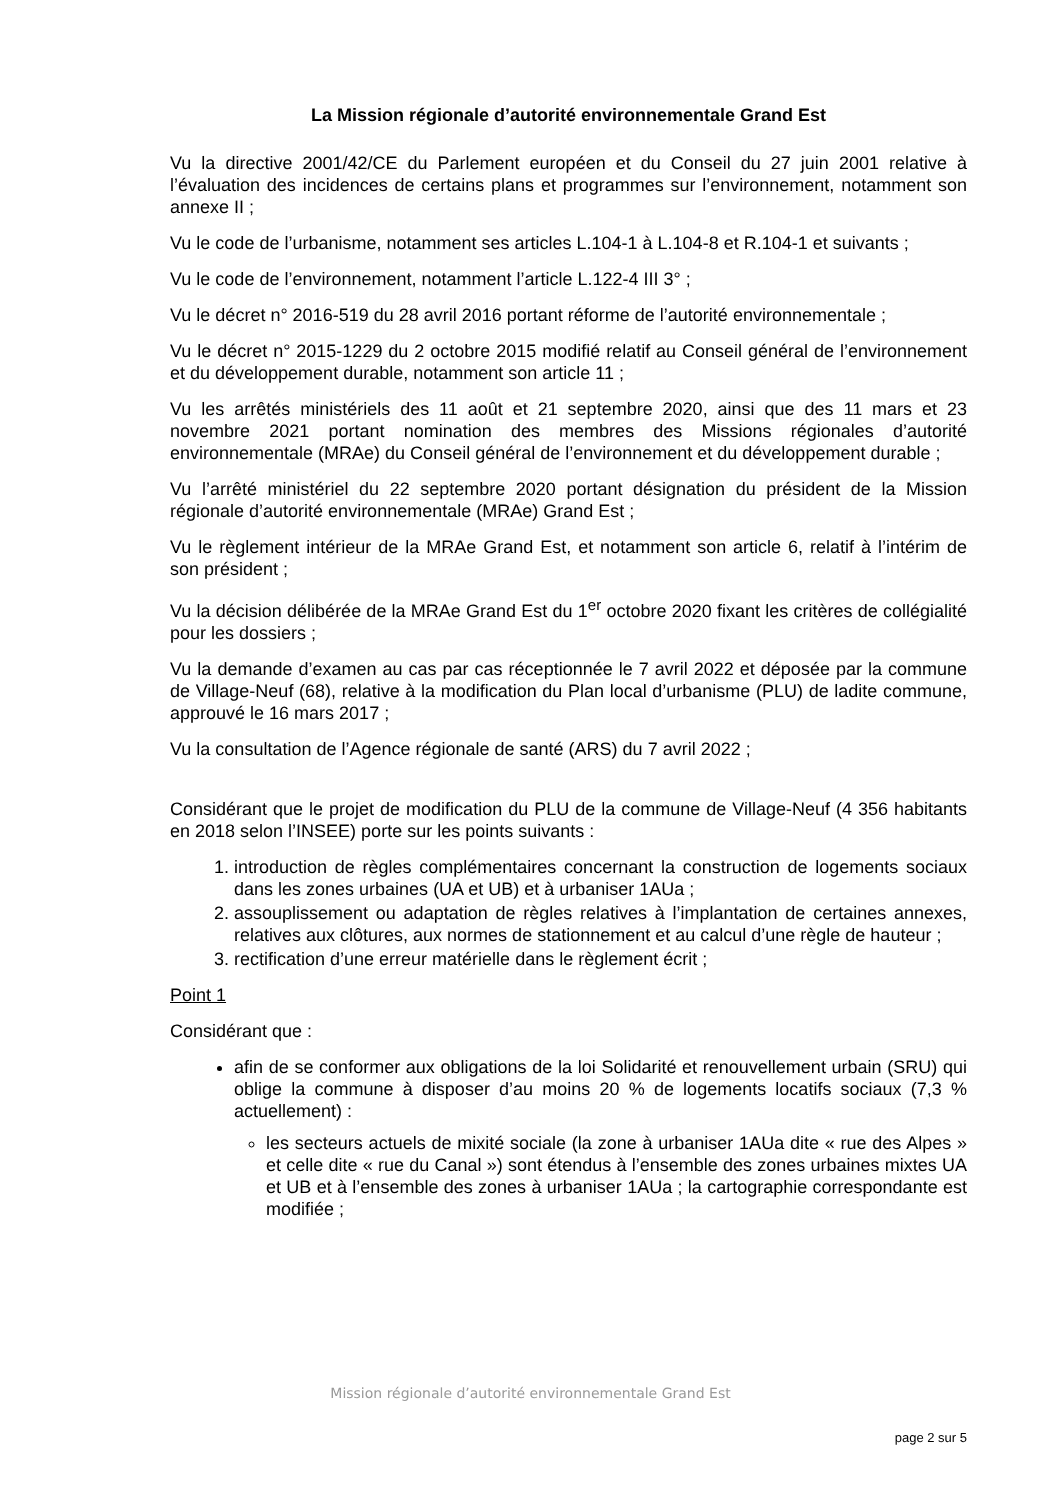La Mission régionale d’autorité environnementale Grand Est
Vu la directive 2001/42/CE du Parlement européen et du Conseil du 27 juin 2001 relative à l’évaluation des incidences de certains plans et programmes sur l’environnement, notamment son annexe II ;
Vu le code de l’urbanisme, notamment ses articles L.104-1 à L.104-8 et R.104-1 et suivants ;
Vu le code de l’environnement, notamment l’article L.122-4 III 3° ;
Vu le décret n° 2016-519 du 28 avril 2016 portant réforme de l’autorité environnementale ;
Vu le décret n° 2015-1229 du 2 octobre 2015 modifié relatif au Conseil général de l’environnement et du développement durable, notamment son article 11 ;
Vu les arrêtés ministériels des 11 août et 21 septembre 2020, ainsi que des 11 mars et 23 novembre 2021 portant nomination des membres des Missions régionales d’autorité environnementale (MRAe) du Conseil général de l’environnement et du développement durable ;
Vu l’arrêté ministériel du 22 septembre 2020 portant désignation du président de la Mission régionale d’autorité environnementale (MRAe) Grand Est ;
Vu le règlement intérieur de la MRAe Grand Est, et notamment son article 6, relatif à l’intérim de son président ;
Vu la décision délibérée de la MRAe Grand Est du 1<sup>er</sup> octobre 2020 fixant les critères de collégialité pour les dossiers ;
Vu la demande d’examen au cas par cas réceptionnée le 7 avril 2022 et déposée par la commune de Village-Neuf (68), relative à la modification du Plan local d’urbanisme (PLU) de ladite commune, approuvé le 16 mars 2017 ;
Vu la consultation de l’Agence régionale de santé (ARS) du 7 avril 2022 ;
Considérant que le projet de modification du PLU de la commune de Village-Neuf (4 356 habitants en 2018 selon l’INSEE) porte sur les points suivants :
1. introduction de règles complémentaires concernant la construction de logements sociaux dans les zones urbaines (UA et UB) et à urbaniser 1AUa ;
2. assouplissement ou adaptation de règles relatives à l’implantation de certaines annexes, relatives aux clôtures, aux normes de stationnement et au calcul d’une règle de hauteur ;
3. rectification d’une erreur matérielle dans le règlement écrit ;
Point 1
Considérant que :
afin de se conformer aux obligations de la loi Solidarité et renouvellement urbain (SRU) qui oblige la commune à disposer d’au moins 20 % de logements locatifs sociaux (7,3 % actuellement) :
les secteurs actuels de mixité sociale (la zone à urbaniser 1AUa dite « rue des Alpes » et celle dite « rue du Canal ») sont étendus à l’ensemble des zones urbaines mixtes UA et UB et à l’ensemble des zones à urbaniser 1AUa ; la cartographie correspondante est modifiée ;
Mission régionale d’autorité environnementale Grand Est
page 2 sur 5